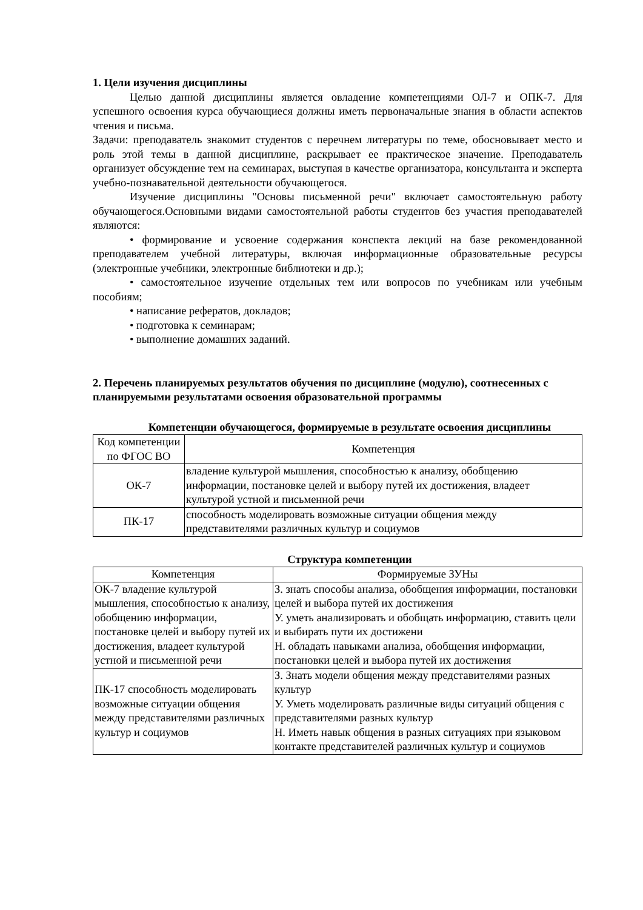1. Цели изучения дисциплины
Целью данной дисциплины является овладение компетенциями ОЛ-7 и ОПК-7. Для успешного освоения курса обучающиеся должны иметь первоначальные знания в области аспектов чтения и письма.
Задачи: преподаватель знакомит студентов с перечнем литературы по теме, обосновывает место и роль этой темы в данной дисциплине, раскрывает ее практическое значение. Преподаватель организует обсуждение тем на семинарах, выступая в качестве организатора, консультанта и эксперта учебно-познавательной деятельности обучающегося.
Изучение дисциплины "Основы письменной речи" включает самостоятельную работу обучающегося.Основными видами самостоятельной работы студентов без участия преподавателей являются:
• формирование и усвоение содержания конспекта лекций на базе рекомендованной преподавателем учебной литературы, включая информационные образовательные ресурсы (электронные учебники, электронные библиотеки и др.);
• самостоятельное изучение отдельных тем или вопросов по учебникам или учебным пособиям;
• написание рефератов, докладов;
• подготовка к семинарам;
• выполнение домашних заданий.
2. Перечень планируемых результатов обучения по дисциплине (модулю), соотнесенных с планируемыми результатами освоения образовательной программы
Компетенции обучающегося, формируемые в результате освоения дисциплины
| Код компетенции по ФГОС ВО | Компетенция |
| --- | --- |
| ОК-7 | владение культурой мышления, способностью к анализу, обобщению информации, постановке целей и выбору путей их достижения, владеет культурой устной и письменной речи |
| ПК-17 | способность моделировать возможные ситуации общения между представителями различных культур и социумов |
Структура компетенции
| Компетенция | Формируемые ЗУНы |
| --- | --- |
| ОК-7 владение культурой мышления, способностью к анализу, обобщению информации, постановке целей и выбору путей их достижения, владеет культурой устной и письменной речи | З. знать способы анализа, обобщения информации, постановки целей и выбора путей их достижения У. уметь анализировать и обобщать информацию, ставить цели и выбирать пути их достижени Н. обладать навыками анализа, обобщения информации, постановки целей и выбора путей их достижения |
| ПК-17 способность моделировать возможные ситуации общения между представителями различных культур и социумов | З. Знать модели общения между представителями разных культур У. Уметь моделировать различные виды ситуаций общения с представителями разных культур Н. Иметь навык общения в разных ситуациях при языковом контакте представителей различных культур и социумов |